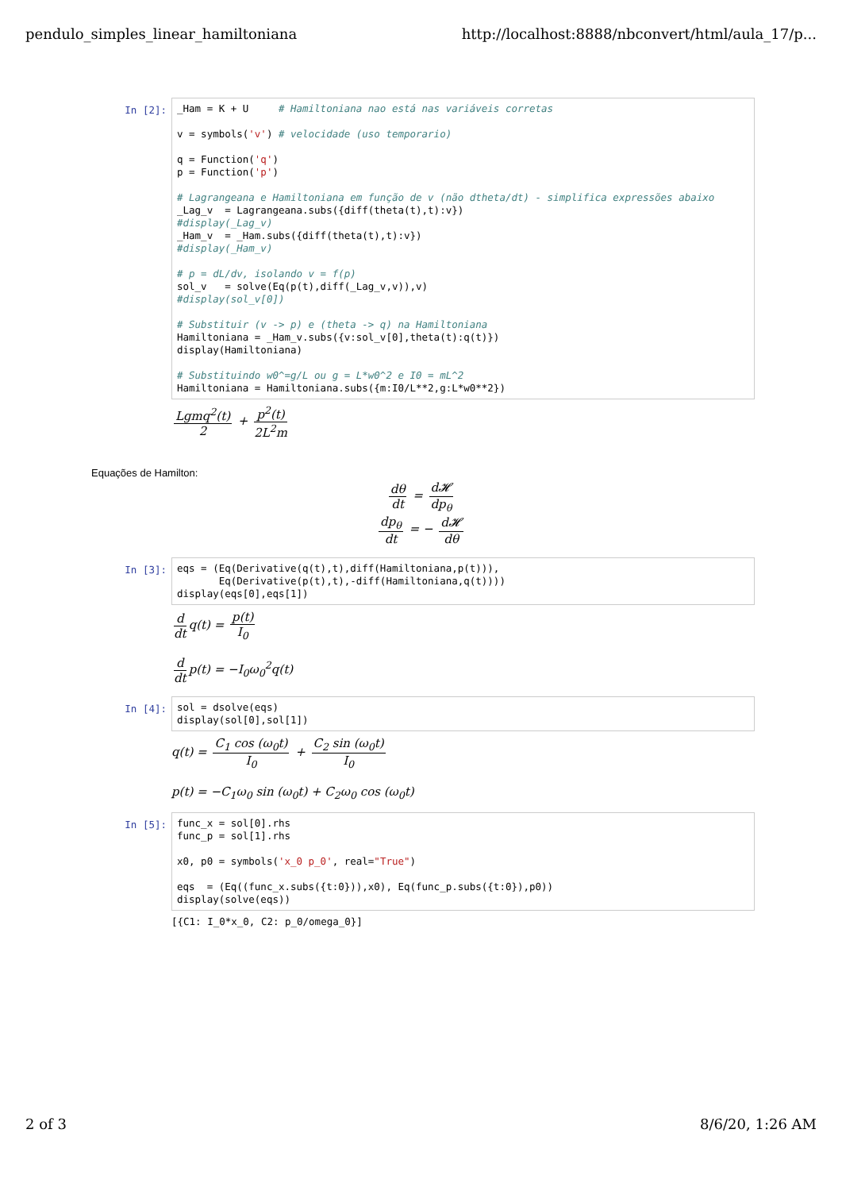pendulo_simples_linear_hamiltoniana http://localhost:8888/nbconvert/html/aula_17/p...
In [2]:
_Ham = K + U # Hamiltoniana nao está nas variáveis corretas v = symbols('v') # velocidade (uso temporario) q = Function('q') p = Function('p') # Lagrangeana e Hamiltoniana em função de v (não dtheta/dt) - simplifica expressões abaixo _Lag_v = Lagrangeana.subs({diff(theta(t),t):v}) #display(_Lag_v) _Ham_v = _Ham.subs({diff(theta(t),t):v}) #display(_Ham_v) # p = dL/dv, isolando v = f(p) sol_v = solve(Eq(p(t),diff(_Lag_v,v)),v) #display(sol_v[0]) # Substituir (v -> p) e (theta -> q) na Hamiltoniana Hamiltoniana = _Ham_v.subs({v:sol_v[0],theta(t):q(t)}) display(Hamiltoniana) # Substituindo w0^=g/L ou g = L*w0^2 e I0 = mL^2 Hamiltoniana = Hamiltoniana.subs({m:I0/L**2,g:L*w0**2})
Lgmq<sup>2</sup>(t) 2 + p<sup>2</sup>(t) 2L<sup>2</sup>m
Equações de Hamilton:
dθ dt = d𝓗 dp<sub>θ</sub>
dp<sub>θ</sub> dt = − d𝓗 dθ
In [3]:
eqs = (Eq(Derivative(q(t),t),diff(Hamiltoniana,p(t))), Eq(Derivative(p(t),t),-diff(Hamiltoniana,q(t)))) display(eqs[0],eqs[1])
d dt q(t) = p(t) I<sub>0</sub>
d dt p(t) = −I<sub>0</sub>ω<sub>0</sub><sup>2</sup>q(t)
In [4]:
sol = dsolve(eqs) display(sol[0],sol[1])
q(t) = C<sub>1</sub> cos (ω<sub>0</sub>t) I<sub>0</sub> + C<sub>2</sub> sin (ω<sub>0</sub>t) I<sub>0</sub>
p(t) = −C<sub>1</sub>ω<sub>0</sub> sin (ω<sub>0</sub>t) + C<sub>2</sub>ω<sub>0</sub> cos (ω<sub>0</sub>t)
In [5]:
func_x = sol[0].rhs func_p = sol[1].rhs x0, p0 = symbols('x_0 p_0', real="True") eqs = (Eq((func_x.subs({t:0})),x0), Eq(func_p.subs({t:0}),p0)) display(solve(eqs))
[{C1: I_0*x_0, C2: p_0/omega_0}]
2 of 3 8/6/20, 1:26 AM